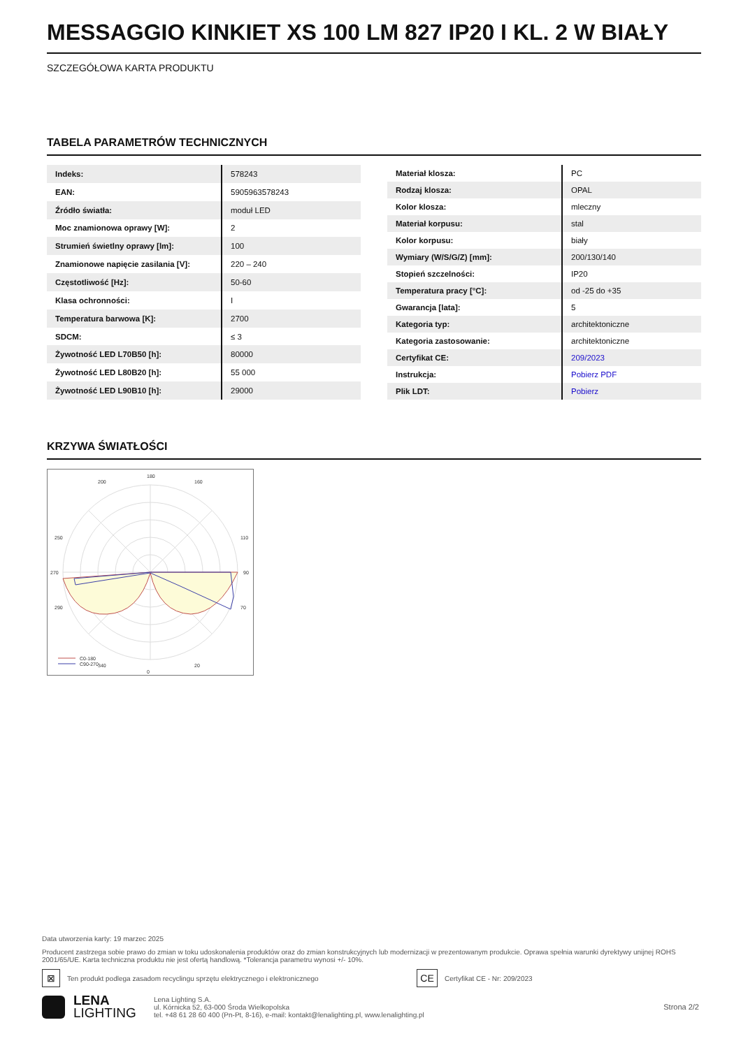MESSAGGIO KINKIET XS 100 LM 827 IP20 I KL. 2 W BIAŁY
SZCZEGÓŁOWA KARTA PRODUKTU
TABELA PARAMETRÓW TECHNICZNYCH
| Indeks: | 578243 |
| EAN: | 5905963578243 |
| Źródło światła: | moduł LED |
| Moc znamionowa oprawy [W]: | 2 |
| Strumień świetlny oprawy [lm]: | 100 |
| Znamionowe napięcie zasilania [V]: | 220 – 240 |
| Częstotliwość [Hz]: | 50-60 |
| Klasa ochronności: | I |
| Temperatura barwowa [K]: | 2700 |
| SDCM: | ≤ 3 |
| Żywotność LED L70B50 [h]: | 80000 |
| Żywotność LED L80B20 [h]: | 55 000 |
| Żywotność LED L90B10 [h]: | 29000 |
| Materiał klosza: | PC |
| Rodzaj klosza: | OPAL |
| Kolor klosza: | mleczny |
| Materiał korpusu: | stal |
| Kolor korpusu: | biały |
| Wymiary (W/S/G/Z) [mm]: | 200/130/140 |
| Stopień szczelności: | IP20 |
| Temperatura pracy [°C]: | od -25 do +35 |
| Gwarancja [lata]: | 5 |
| Kategoria typ: | architektoniczne |
| Kategoria zastosowanie: | architektoniczne |
| Certyfikat CE: | 209/2023 |
| Instrukcja: | Pobierz PDF |
| Plik LDT: | Pobierz |
KRZYWA ŚWIATŁOŚCI
180
0
270
90
200
160
250
110
290
70
340
20
C0-180
C90-270
Data utworzenia karty: 19 marzec 2025
Producent zastrzega sobie prawo do zmian w toku udoskonalenia produktów oraz do zmian konstrukcyjnych lub modernizacji w prezentowanym produkcie. Oprawa spełnia warunki dyrektywy unijnej ROHS 2001/65/UE. Karta techniczna produktu nie jest ofertą handlową. *Tolerancja parametru wynosi +/- 10%.
⊠ Ten produkt podlega zasadom recyclingu sprzętu elektrycznego i elektronicznego CE Certyfikat CE - Nr: 209/2023
LENA
LIGHTING
Lena Lighting S.A.
ul. Kórnicka 52, 63-000 Środa Wielkopolska
tel. +48 61 28 60 400 (Pn-Pt, 8-16), e-mail: kontakt@lenalighting.pl, www.lenalighting.pl
Strona 2/2